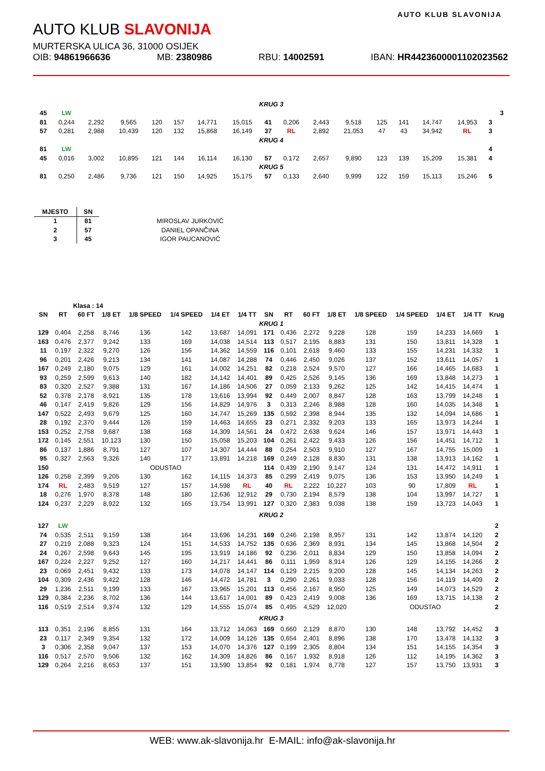AUTO KLUB SLAVONIJA
AUTO KLUB SLAVONIJA
MURTERSKA ULICA 36, 31000 OSIJEK
OIB: 94861966636 MB: 2380986 RBU: 14002591 IBAN: HR4423600001102023562
| KRUG 3 | | | | | | | | | | | | | | | | | |
| 45 | LW | | | | | | | | | | | | | | | | 3 |
| 81 | 0,244 | 2,292 | 9,565 | 120 | 157 | 14,771 | 15,015 | 41 | 0,206 | 2,443 | 9,518 | 125 | 141 | 14,747 | 14,953 | 3 | |
| 57 | 0,281 | 2,988 | 10,439 | 120 | 132 | 15,868 | 16,149 | 37 | RL | 2,892 | 21,053 | 47 | 43 | 34,942 | RL | 3 | |
| KRUG 4 | | | | | | | | | | | | | | | | | |
| 81 | LW | | | | | | | | | | | | | | | 4 | |
| 45 | 0,016 | 3,002 | 10,895 | 121 | 144 | 16,114 | 16,130 | 57 | 0,172 | 2,657 | 9,890 | 123 | 139 | 15,209 | 15,381 | 4 | |
| KRUG 5 | | | | | | | | | | | | | | | | | |
| 81 | 0,250 | 2,486 | 9,736 | 121 | 150 | 14,925 | 15,175 | 57 | 0,133 | 2,640 | 9,999 | 122 | 159 | 15,113 | 15,246 | 5 | |
| MJESTO | SN | | |
| 1 | 81 | | MIROSLAV JURKOVIĆ |
| 2 | 57 | | DANIEL OPANČINA |
| 3 | 45 | | IGOR PAUCANOVIĆ |
| | Klasa : 14 | | | | | | | | | | | | | | | |
| SN | RT | 60 FT | 1/8 ET | 1/8 SPEED | 1/4 SPEED | 1/4 ET | 1/4 TT | SN | RT | 60 FT | 1/8 ET | 1/8 SPEED | 1/4 SPEED | 1/4 ET | 1/4 TT | Krug |
| KRUG 1 | | | | | | | | | | | | | | | | |
| 129 | 0,404 | 2,258 | 8,746 | 136 | 142 | 13,687 | 14,091 | 171 | 0,436 | 2,272 | 9,228 | 128 | 159 | 14,233 | 14,669 | 1 |
| 163 | 0,476 | 2,377 | 9,242 | 133 | 169 | 14,038 | 14,514 | 113 | 0,517 | 2,195 | 8,883 | 131 | 150 | 13,811 | 14,328 | 1 |
| 11 | 0,197 | 2,322 | 9,270 | 126 | 156 | 14,362 | 14,559 | 116 | 0,101 | 2,618 | 9,460 | 133 | 155 | 14,231 | 14,332 | 1 |
| 96 | 0,201 | 2,426 | 9,213 | 134 | 141 | 14,087 | 14,288 | 74 | 0,446 | 2,450 | 9,026 | 137 | 152 | 13,611 | 14,057 | 1 |
| 167 | 0,249 | 2,180 | 9,075 | 129 | 161 | 14,002 | 14,251 | 82 | 0,218 | 2,524 | 9,570 | 127 | 166 | 14,465 | 14,683 | 1 |
| 93 | 0,259 | 2,599 | 9,613 | 140 | 182 | 14,142 | 14,401 | 89 | 0,425 | 2,526 | 9,145 | 136 | 169 | 13,848 | 14,273 | 1 |
| 83 | 0,320 | 2,527 | 9,388 | 131 | 167 | 14,186 | 14,506 | 27 | 0,059 | 2,133 | 9,262 | 125 | 142 | 14,415 | 14,474 | 1 |
| 52 | 0,378 | 2,178 | 8,921 | 135 | 178 | 13,616 | 13,994 | 92 | 0,449 | 2,007 | 8,847 | 128 | 163 | 13,799 | 14,248 | 1 |
| 46 | 0,147 | 2,419 | 9,826 | 129 | 156 | 14,829 | 14,976 | 3 | 0,313 | 2,246 | 8,988 | 128 | 160 | 14,035 | 14,348 | 1 |
| 147 | 0,522 | 2,493 | 9,679 | 125 | 160 | 14,747 | 15,269 | 135 | 0,592 | 2,398 | 8,944 | 135 | 132 | 14,094 | 14,686 | 1 |
| 28 | 0,192 | 2,370 | 9,444 | 126 | 159 | 14,463 | 14,655 | 23 | 0,271 | 2,332 | 9,203 | 133 | 165 | 13,973 | 14,244 | 1 |
| 153 | 0,252 | 2,758 | 9,687 | 138 | 168 | 14,309 | 14,561 | 24 | 0,472 | 2,638 | 9,624 | 146 | 157 | 13,971 | 14,443 | 1 |
| 172 | 0,145 | 2,551 | 10,123 | 130 | 150 | 15,058 | 15,203 | 104 | 0,261 | 2,422 | 9,433 | 126 | 156 | 14,451 | 14,712 | 1 |
| 86 | 0,137 | 1,886 | 8,791 | 127 | 107 | 14,307 | 14,444 | 88 | 0,254 | 2,503 | 9,910 | 127 | 167 | 14,755 | 15,009 | 1 |
| 95 | 0,327 | 2,563 | 9,326 | 140 | 177 | 13,891 | 14,218 | 169 | 0,249 | 2,128 | 8,830 | 131 | 138 | 13,913 | 14,162 | 1 |
| 150 | | | | ODUSTAO | | | | 114 | 0,439 | 2,190 | 9,147 | 124 | 131 | 14,472 | 14,911 | 1 |
| 126 | 0,258 | 2,399 | 9,205 | 130 | 162 | 14,115 | 14,373 | 85 | 0,299 | 2,419 | 9,075 | 136 | 153 | 13,950 | 14,249 | 1 |
| 174 | RL | 2,483 | 9,519 | 127 | 157 | 14,598 | RL | 40 | RL | 2,222 | 10,227 | 103 | 90 | 17,809 | RL | 1 |
| 18 | 0,276 | 1,970 | 8,378 | 148 | 180 | 12,636 | 12,912 | 29 | 0,730 | 2,194 | 8,579 | 138 | 104 | 13,997 | 14,727 | 1 |
| 124 | 0,237 | 2,229 | 8,922 | 132 | 165 | 13,754 | 13,991 | 127 | 0,320 | 2,383 | 9,038 | 138 | 159 | 13,723 | 14,043 | 1 |
| KRUG 2 | | | | | | | | | | | | | | | | |
| 127 | LW | | | | | | | | | | | | | | | 2 |
| 74 | 0,535 | 2,511 | 9,159 | 138 | 164 | 13,696 | 14,231 | 169 | 0,246 | 2,198 | 8,957 | 131 | 142 | 13,874 | 14,120 | 2 |
| 27 | 0,219 | 2,088 | 9,323 | 124 | 151 | 14,533 | 14,752 | 135 | 0,636 | 2,369 | 8,931 | 134 | 145 | 13,868 | 14,504 | 2 |
| 24 | 0,267 | 2,598 | 9,643 | 145 | 195 | 13,919 | 14,186 | 92 | 0,236 | 2,011 | 8,834 | 129 | 150 | 13,858 | 14,094 | 2 |
| 167 | 0,224 | 2,227 | 9,252 | 127 | 160 | 14,217 | 14,441 | 86 | 0,111 | 1,959 | 8,914 | 126 | 129 | 14,155 | 14,266 | 2 |
| 23 | 0,069 | 2,451 | 9,432 | 133 | 173 | 14,078 | 14,147 | 114 | 0,129 | 2,215 | 9,200 | 128 | 145 | 14,134 | 14,263 | 2 |
| 104 | 0,309 | 2,436 | 9,422 | 128 | 146 | 14,472 | 14,781 | 3 | 0,290 | 2,261 | 9,033 | 128 | 156 | 14,119 | 14,409 | 2 |
| 29 | 1,236 | 2,511 | 9,199 | 133 | 167 | 13,965 | 15,201 | 113 | 0,456 | 2,167 | 8,950 | 125 | 149 | 14,073 | 14,529 | 2 |
| 129 | 0,384 | 2,236 | 8,702 | 136 | 144 | 13,617 | 14,001 | 89 | 0,423 | 2,419 | 9,008 | 136 | 169 | 13,715 | 14,138 | 2 |
| 116 | 0,519 | 2,514 | 9,374 | 132 | 129 | 14,555 | 15,074 | 85 | 0,495 | 4,529 | 12,020 | | ODUSTAO | | | 2 |
| KRUG 3 | | | | | | | | | | | | | | | | |
| 113 | 0,351 | 2,196 | 8,855 | 131 | 164 | 13,712 | 14,063 | 169 | 0,660 | 2,129 | 8,870 | 130 | 148 | 13,792 | 14,452 | 3 |
| 23 | 0,117 | 2,349 | 9,354 | 132 | 172 | 14,009 | 14,126 | 135 | 0,654 | 2,401 | 8,896 | 138 | 170 | 13,478 | 14,132 | 3 |
| 3 | 0,306 | 2,358 | 9,047 | 137 | 153 | 14,070 | 14,376 | 127 | 0,199 | 2,305 | 8,804 | 134 | 151 | 14,155 | 14,354 | 3 |
| 116 | 0,517 | 2,570 | 9,506 | 132 | 162 | 14,309 | 14,826 | 86 | 0,167 | 1,932 | 8,918 | 126 | 112 | 14,195 | 14,362 | 3 |
| 129 | 0,264 | 2,216 | 8,653 | 137 | 151 | 13,590 | 13,854 | 92 | 0,181 | 1,974 | 8,778 | 127 | 157 | 13,750 | 13,931 | 3 |
WEB: www.ak-slavonija.hr E-MAIL: info@ak-slavonija.hr